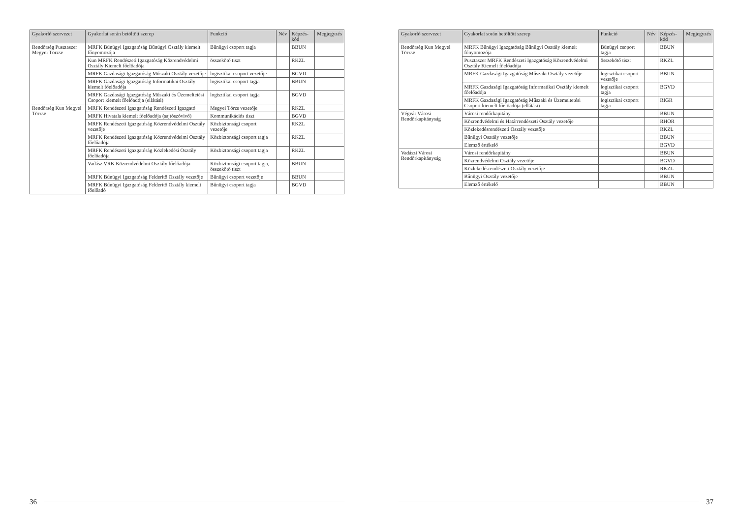| Gyakorló szervezet | Gyakorlat során betöltött szerep | Funkció | Név | Képzés-kód | Megjegyzés |
| --- | --- | --- | --- | --- | --- |
| Rendőrség Pusztaszer Megyei Törzse | MRFK Bűnügyi Igazgatóság Bűnügyi Osztály kiemelt főnyomozója | Bűnügyi csoport tagja | | BBUN | |
| | Kun MRFK Rendészeti Igazgatóság Közrendvédelmi Osztály Kiemelt főelőadója | összekötő tiszt | | RKZL | |
| | MRFK Gazdasági Igazgatóság Műszaki Osztály vezetője | logisztikai csoport vezetője | | BGVD | |
| | MRFK Gazdasági Igazgatóság Informatikai Osztály kiemelt főelőadója | logisztikai csoport tagja | | BBUN | |
| | MRFK Gazdasági Igazgatóság Műszaki és Üzemeltetési Csoport kiemelt főelőadója (ellátási) | logisztikai csoport tagja | | BGVD | |
| Rendőrség Kun Megyei Törzse | MRFK Rendészeti Igazgatóság Rendészeti Igazgató | Megyei Törzs vezetője | | RKZL | |
| | MRFK Hivatala kiemelt főelőadója (sajtószóvivő) | Kommunikációs tiszt | | BGVD | |
| | MRFK Rendészeti Igazgatóság Közrendvédelmi Osztály vezetője | Közbiztonsági csoport vezetője | | RKZL | |
| | MRFK Rendészeti Igazgatóság Közrendvédelmi Osztály főelőadója | Közbiztonsági csoport tagja | | RKZL | |
| | MRFK Rendészeti Igazgatóság Közlekedési Osztály főelőadója | Közbiztonsági csoport tagja | | RKZL | |
| | Vadász VRK Közrendvédelmi Osztály főelőadója | Közbiztonsági csoport tagja, összekötő tiszt | | BBUN | |
| | MRFK Bűnügyi Igazgatóság Felderítő Osztály vezetője | Bűnügyi csoport vezetője | | BBUN | |
| | MRFK Bűnügyi Igazgatóság Felderítő Osztály kiemelt főelőadó | Bűnügyi csoport tagja | | BGVD | |
36
| Gyakorló szervezet | Gyakorlat során betöltött szerep | Funkció | Név | Képzés-kód | Megjegyzés |
| --- | --- | --- | --- | --- | --- |
| Rendőrség Kun Megyei Törzse | MRFK Bűnügyi Igazgatóság Bűnügyi Osztály kiemelt főnyomozója | Bűnügyi csoport tagja | | BBUN | |
| | Pusztaszer MRFK Rendészeti Igazgatóság Közrendvédelmi Osztály Kiemelt főelőadója | összekötő tiszt | | RKZL | |
| | MRFK Gazdasági Igazgatóság Műszaki Osztály vezetője | logisztikai csoport vezetője | | BBUN | |
| | MRFK Gazdasági Igazgatóság Informatikai Osztály kiemelt főelőadója | logisztikai csoport tagja | | BGVD | |
| | MRFK Gazdasági Igazgatóság Műszaki és Üzemeltetési Csoport kiemelt főelőadója (ellátási) | logisztikai csoport tagja | | RIGR | |
| Végvár Városi Rendőrkapitányság | Városi rendőrkapitány | | | BBUN | |
| | Közrendvédelmi és Határrendészeti Osztály vezetője | | | RHOR | |
| | Közlekedésrendészeti Osztály vezetője | | | RKZL | |
| | Bűnügyi Osztály vezetője | | | BBUN | |
| | Elemző értékelő | | | BGVD | |
| Vadászi Városi Rendőrkapitányság | Városi rendőrkapitány | | | BBUN | |
| | Közrendvédelmi Osztály vezetője | | | BGVD | |
| | Közlekedésrendészeti Osztály vezetője | | | RKZL | |
| | Bűnügyi Osztály vezetője | | | BBUN | |
| | Elemző értékelő | | | BBUN | |
37